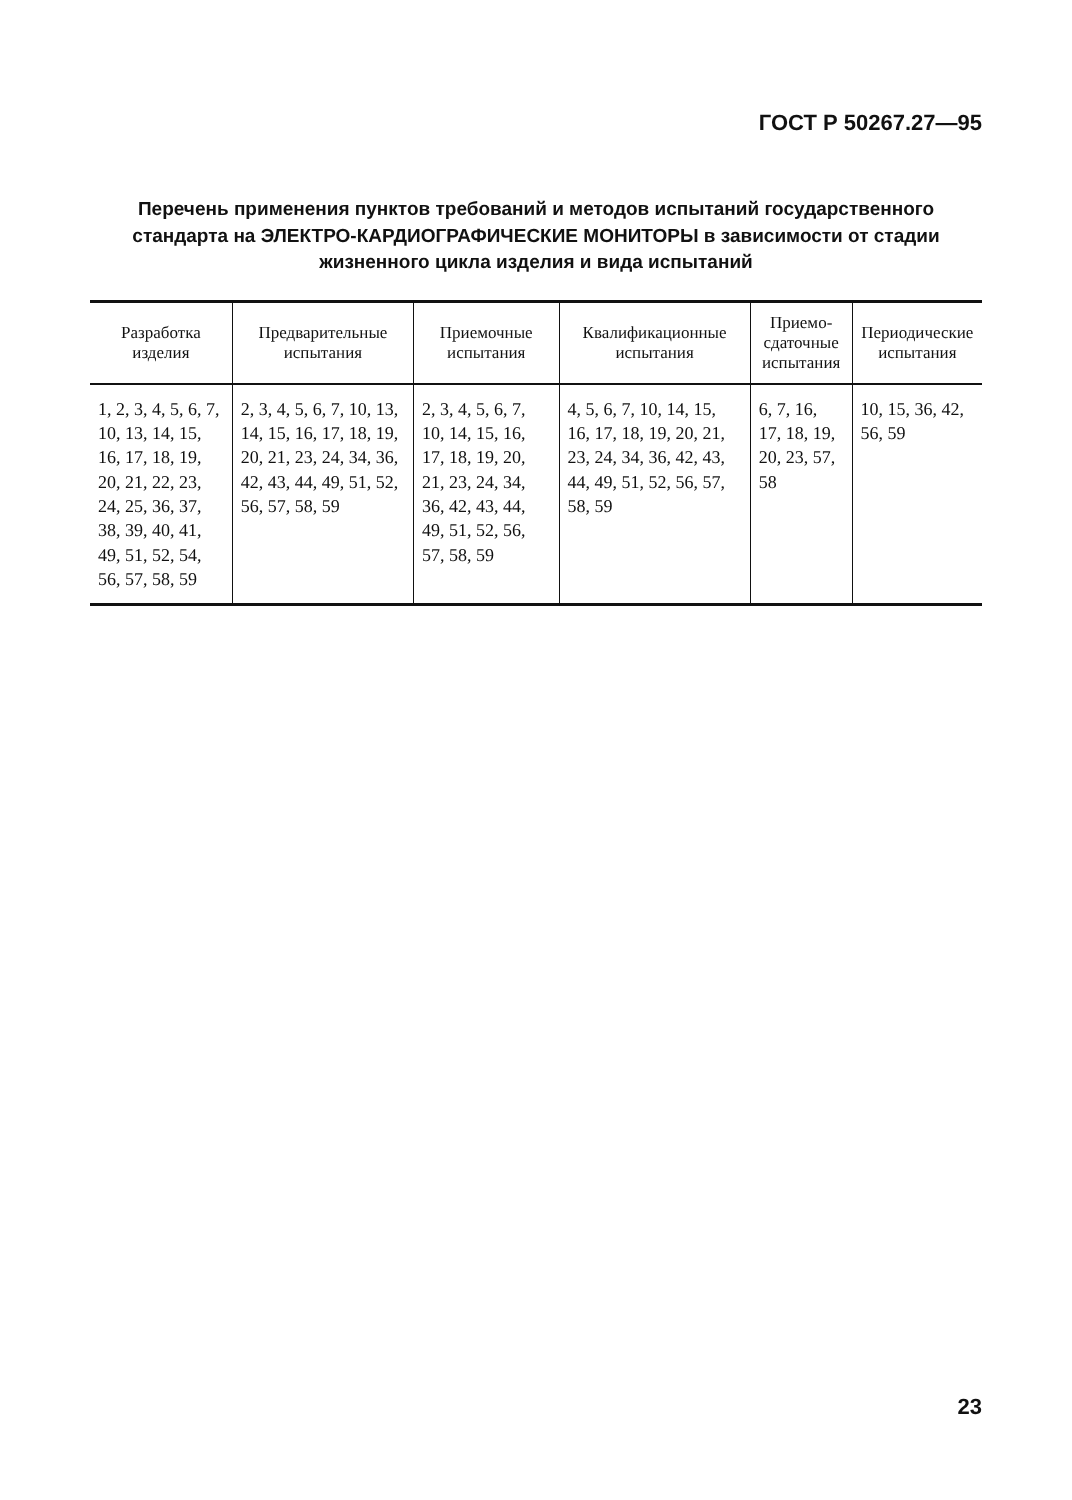ГОСТ Р 50267.27—95
Перечень применения пунктов требований и методов испытаний государственного стандарта на ЭЛЕКТРО-КАРДИОГРАФИЧЕСКИЕ МОНИТОРЫ в зависимости от стадии жизненного цикла изделия и вида испытаний
| Разработка изделия | Предварительные испытания | Приемочные испытания | Квалификационные испытания | Приемо-сдаточные испытания | Периодические испытания |
| --- | --- | --- | --- | --- | --- |
| 1, 2, 3, 4, 5, 6, 7, 10, 13, 14, 15, 16, 17, 18, 19, 20, 21, 22, 23, 24, 25, 36, 37, 38, 39, 40, 41, 49, 51, 52, 54, 56, 57, 58, 59 | 2, 3, 4, 5, 6, 7, 10, 13, 14, 15, 16, 17, 18, 19, 20, 21, 23, 24, 34, 36, 42, 43, 44, 49, 51, 52, 56, 57, 58, 59 | 2, 3, 4, 5, 6, 7, 10, 14, 15, 16, 17, 18, 19, 20, 21, 23, 24, 34, 36, 42, 43, 44, 49, 51, 52, 56, 57, 58, 59 | 4, 5, 6, 7, 10, 14, 15, 16, 17, 18, 19, 20, 21, 23, 24, 34, 36, 42, 43, 44, 49, 51, 52, 56, 57, 58, 59 | 6, 7, 16, 17, 18, 19, 20, 23, 57, 58 | 10, 15, 36, 42, 56, 59 |
23